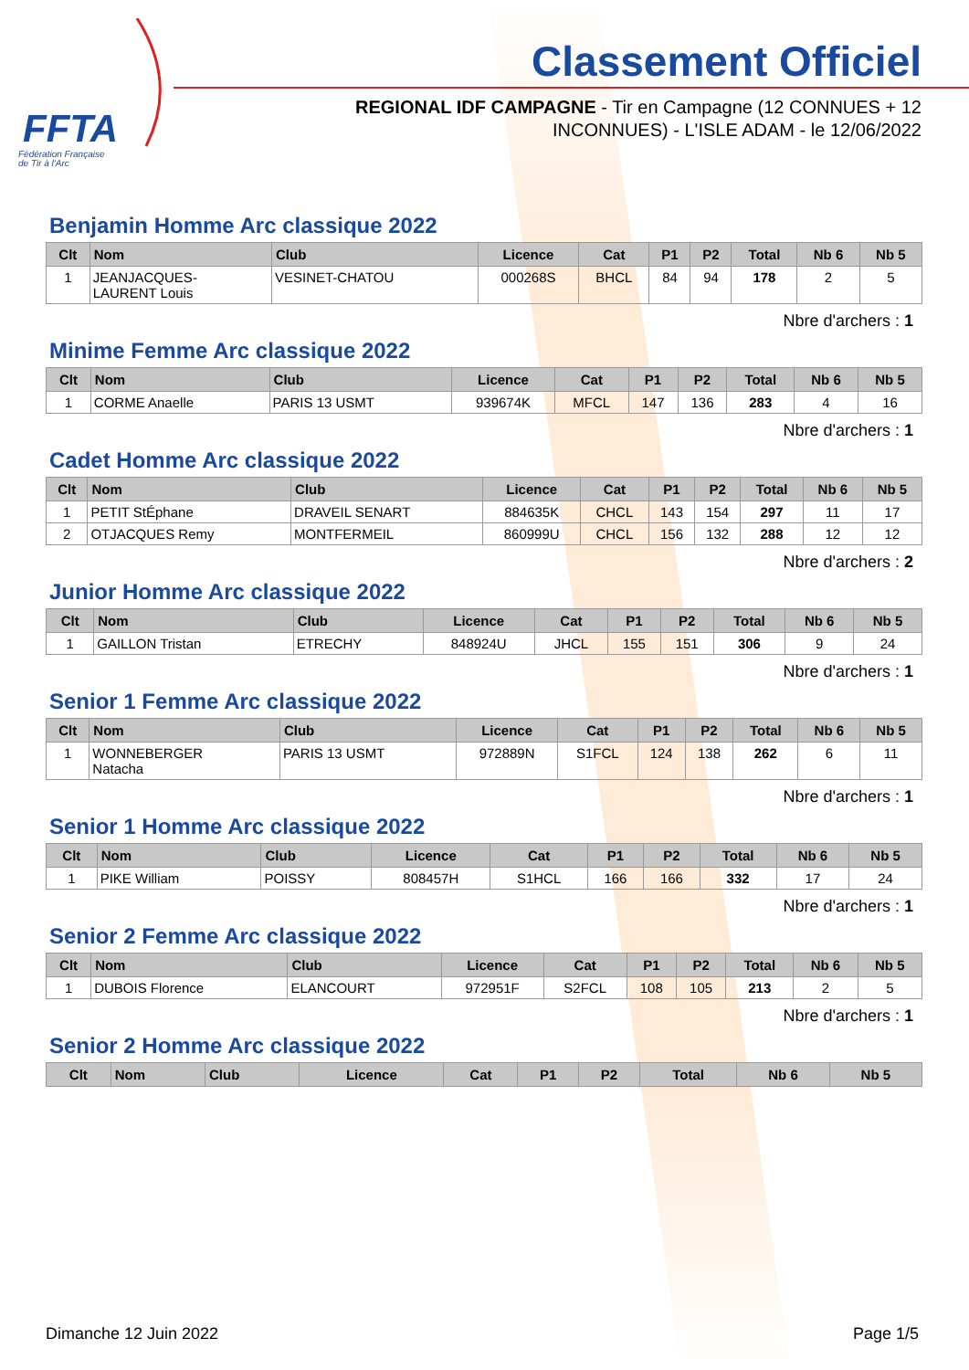FFTA
Fédération Française
de Tir à l'Arc
Classement Officiel
REGIONAL IDF CAMPAGNE - Tir en Campagne (12 CONNUES + 12 INCONNUES) - L'ISLE ADAM - le 12/06/2022
Benjamin Homme Arc classique 2022
| Clt | Nom | Club | Licence | Cat | P1 | P2 | Total | Nb 6 | Nb 5 |
| --- | --- | --- | --- | --- | --- | --- | --- | --- | --- |
| 1 | JEANJACQUES- LAURENT Louis | VESINET-CHATOU | 000268S | BHCL | 84 | 94 | 178 | 2 | 5 |
Nbre d'archers : 1
Minime Femme Arc classique 2022
| Clt | Nom | Club | Licence | Cat | P1 | P2 | Total | Nb 6 | Nb 5 |
| --- | --- | --- | --- | --- | --- | --- | --- | --- | --- |
| 1 | CORME Anaelle | PARIS 13 USMT | 939674K | MFCL | 147 | 136 | 283 | 4 | 16 |
Nbre d'archers : 1
Cadet Homme Arc classique 2022
| Clt | Nom | Club | Licence | Cat | P1 | P2 | Total | Nb 6 | Nb 5 |
| --- | --- | --- | --- | --- | --- | --- | --- | --- | --- |
| 1 | PETIT StÉphane | DRAVEIL SENART | 884635K | CHCL | 143 | 154 | 297 | 11 | 17 |
| 2 | OTJACQUES Remy | MONTFERMEIL | 860999U | CHCL | 156 | 132 | 288 | 12 | 12 |
Nbre d'archers : 2
Junior Homme Arc classique 2022
| Clt | Nom | Club | Licence | Cat | P1 | P2 | Total | Nb 6 | Nb 5 |
| --- | --- | --- | --- | --- | --- | --- | --- | --- | --- |
| 1 | GAILLON Tristan | ETRECHY | 848924U | JHCL | 155 | 151 | 306 | 9 | 24 |
Nbre d'archers : 1
Senior 1 Femme Arc classique 2022
| Clt | Nom | Club | Licence | Cat | P1 | P2 | Total | Nb 6 | Nb 5 |
| --- | --- | --- | --- | --- | --- | --- | --- | --- | --- |
| 1 | WONNEBERGER Natacha | PARIS 13 USMT | 972889N | S1FCL | 124 | 138 | 262 | 6 | 11 |
Nbre d'archers : 1
Senior 1 Homme Arc classique 2022
| Clt | Nom | Club | Licence | Cat | P1 | P2 | Total | Nb 6 | Nb 5 |
| --- | --- | --- | --- | --- | --- | --- | --- | --- | --- |
| 1 | PIKE William | POISSY | 808457H | S1HCL | 166 | 166 | 332 | 17 | 24 |
Nbre d'archers : 1
Senior 2 Femme Arc classique 2022
| Clt | Nom | Club | Licence | Cat | P1 | P2 | Total | Nb 6 | Nb 5 |
| --- | --- | --- | --- | --- | --- | --- | --- | --- | --- |
| 1 | DUBOIS Florence | ELANCOURT | 972951F | S2FCL | 108 | 105 | 213 | 2 | 5 |
Nbre d'archers : 1
Senior 2 Homme Arc classique 2022
| Clt | Nom | Club | Licence | Cat | P1 | P2 | Total | Nb 6 | Nb 5 |
| --- | --- | --- | --- | --- | --- | --- | --- | --- | --- |
Dimanche 12 Juin 2022 Page 1/5